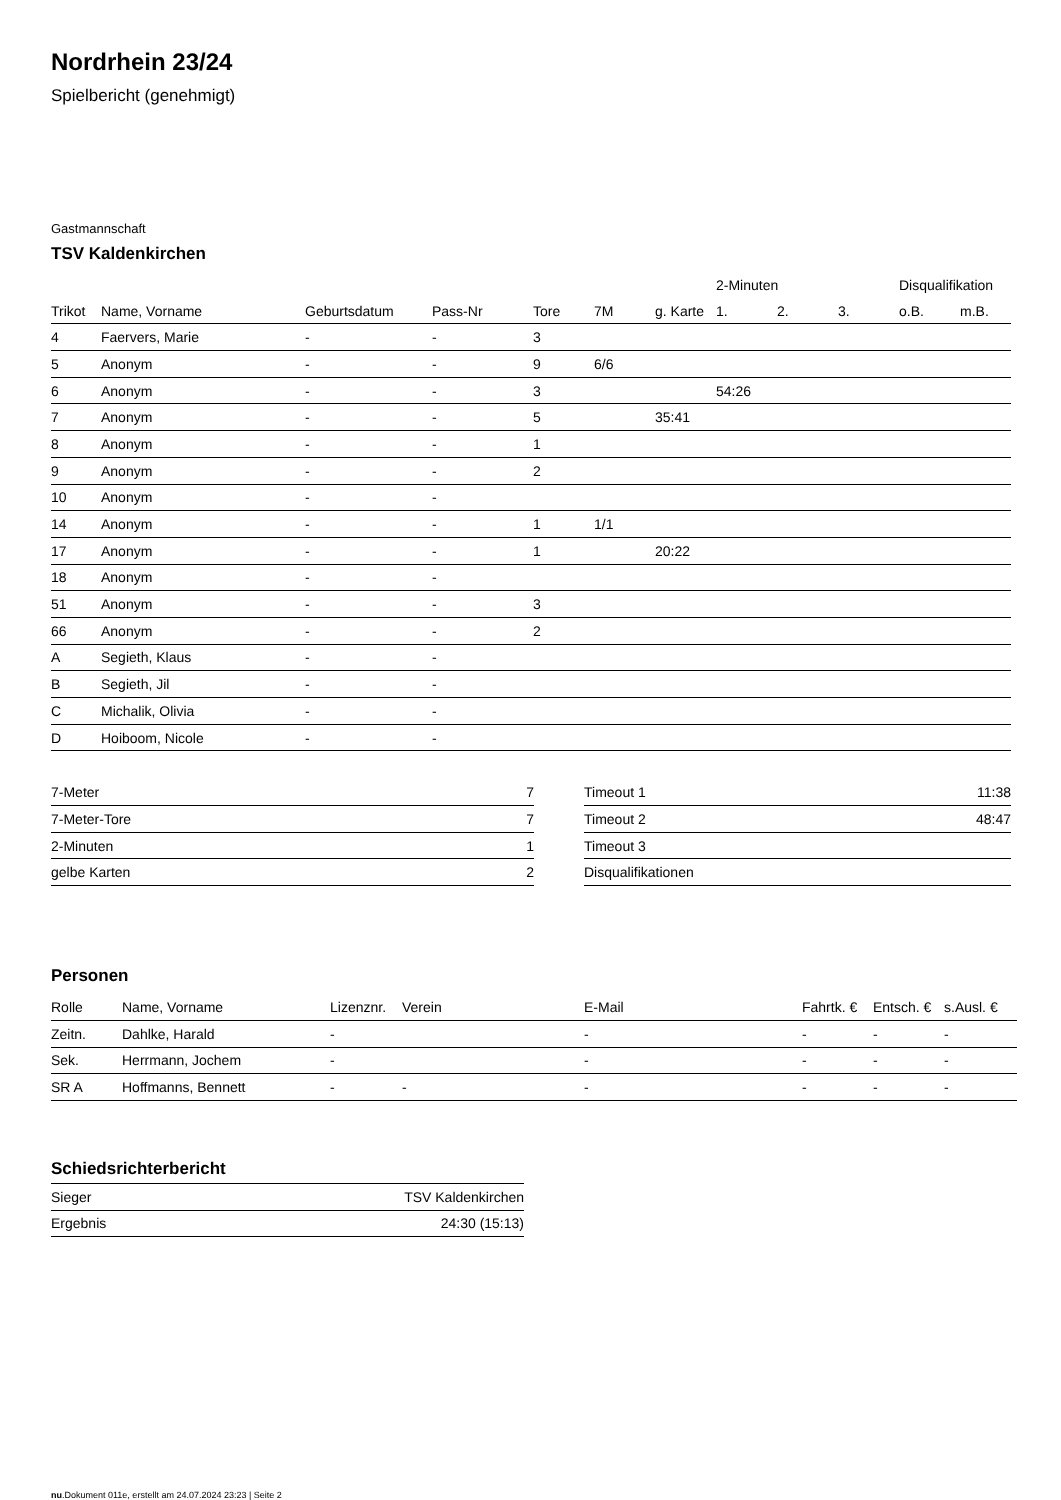Nordrhein 23/24
Spielbericht (genehmigt)
Gastmannschaft
TSV Kaldenkirchen
| | | | | | | | 2-Minuten | | | Disqualifikation | |
| --- | --- | --- | --- | --- | --- | --- | --- | --- | --- | --- | --- |
| Trikot | Name, Vorname | Geburtsdatum | Pass-Nr | Tore | 7M | g. Karte | 1. | 2. | 3. | o.B. | m.B. |
| 4 | Faervers, Marie | - | - | 3 | | | | | | | |
| 5 | Anonym | - | - | 9 | 6/6 | | | | | | |
| 6 | Anonym | - | - | 3 | | | 54:26 | | | | |
| 7 | Anonym | - | - | 5 | | 35:41 | | | | | |
| 8 | Anonym | - | - | 1 | | | | | | | |
| 9 | Anonym | - | - | 2 | | | | | | | |
| 10 | Anonym | - | - | | | | | | | | |
| 14 | Anonym | - | - | 1 | 1/1 | | | | | | |
| 17 | Anonym | - | - | 1 | | 20:22 | | | | | |
| 18 | Anonym | - | - | | | | | | | | |
| 51 | Anonym | - | - | 3 | | | | | | | |
| 66 | Anonym | - | - | 2 | | | | | | | |
| A | Segieth, Klaus | - | - | | | | | | | | |
| B | Segieth, Jil | - | - | | | | | | | | |
| C | Michalik, Olivia | - | - | | | | | | | | |
| D | Hoiboom, Nicole | - | - | | | | | | | | |
| 7-Meter | 7 |
| 7-Meter-Tore | 7 |
| 2-Minuten | 1 |
| gelbe Karten | 2 |
| Timeout 1 | 11:38 |
| Timeout 2 | 48:47 |
| Timeout 3 | |
| Disqualifikationen | |
Personen
| Rolle | Name, Vorname | Lizenznr. | Verein | E-Mail | Fahrtk. € | Entsch. € | s.Ausl. € |
| --- | --- | --- | --- | --- | --- | --- | --- |
| Zeitn. | Dahlke, Harald | - | | - | - | - | - |
| Sek. | Herrmann, Jochem | - | | - | - | - | - |
| SR A | Hoffmanns, Bennett | - | - | - | - | - | - |
Schiedsrichterbericht
| Sieger | TSV Kaldenkirchen |
| Ergebnis | 24:30 (15:13) |
nu.Dokument 011e, erstellt am 24.07.2024 23:23 | Seite 2